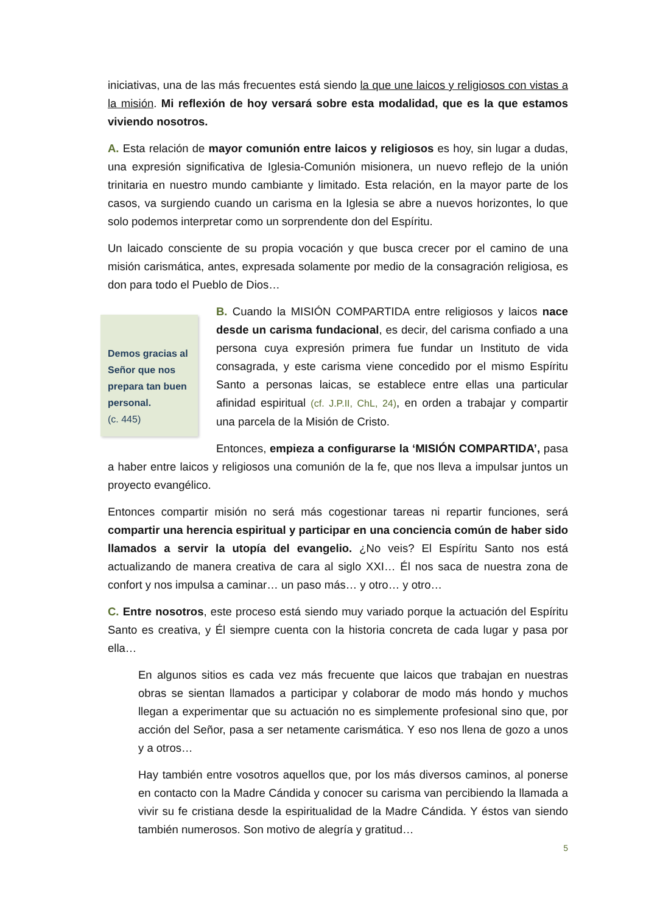iniciativas, una de las más frecuentes está siendo la que une laicos y religiosos con vistas a la misión. Mi reflexión de hoy versará sobre esta modalidad, que es la que estamos viviendo nosotros.
A. Esta relación de mayor comunión entre laicos y religiosos es hoy, sin lugar a dudas, una expresión significativa de Iglesia-Comunión misionera, un nuevo reflejo de la unión trinitaria en nuestro mundo cambiante y limitado. Esta relación, en la mayor parte de los casos, va surgiendo cuando un carisma en la Iglesia se abre a nuevos horizontes, lo que solo podemos interpretar como un sorprendente don del Espíritu.
Un laicado consciente de su propia vocación y que busca crecer por el camino de una misión carismática, antes, expresada solamente por medio de la consagración religiosa, es don para todo el Pueblo de Dios…
Demos gracias al Señor que nos prepara tan buen personal.
(c. 445)
B. Cuando la MISIÓN COMPARTIDA entre religiosos y laicos nace desde un carisma fundacional, es decir, del carisma confiado a una persona cuya expresión primera fue fundar un Instituto de vida consagrada, y este carisma viene concedido por el mismo Espíritu Santo a personas laicas, se establece entre ellas una particular afinidad espiritual (cf. J.P.II, ChL, 24), en orden a trabajar y compartir una parcela de la Misión de Cristo.
Entonces, empieza a configurarse la ‘MISIÓN COMPARTIDA’, pasa a haber entre laicos y religiosos una comunión de la fe, que nos lleva a impulsar juntos un proyecto evangélico.
Entonces compartir misión no será más cogestionar tareas ni repartir funciones, será compartir una herencia espiritual y participar en una conciencia común de haber sido llamados a servir la utopía del evangelio. ¿No veis? El Espíritu Santo nos está actualizando de manera creativa de cara al siglo XXI… Él nos saca de nuestra zona de confort y nos impulsa a caminar… un paso más… y otro… y otro…
C. Entre nosotros, este proceso está siendo muy variado porque la actuación del Espíritu Santo es creativa, y Él siempre cuenta con la historia concreta de cada lugar y pasa por ella…
En algunos sitios es cada vez más frecuente que laicos que trabajan en nuestras obras se sientan llamados a participar y colaborar de modo más hondo y muchos llegan a experimentar que su actuación no es simplemente profesional sino que, por acción del Señor, pasa a ser netamente carismática. Y eso nos llena de gozo a unos y a otros…
Hay también entre vosotros aquellos que, por los más diversos caminos, al ponerse en contacto con la Madre Cándida y conocer su carisma van percibiendo la llamada a vivir su fe cristiana desde la espiritualidad de la Madre Cándida. Y éstos van siendo también numerosos. Son motivo de alegría y gratitud…
5